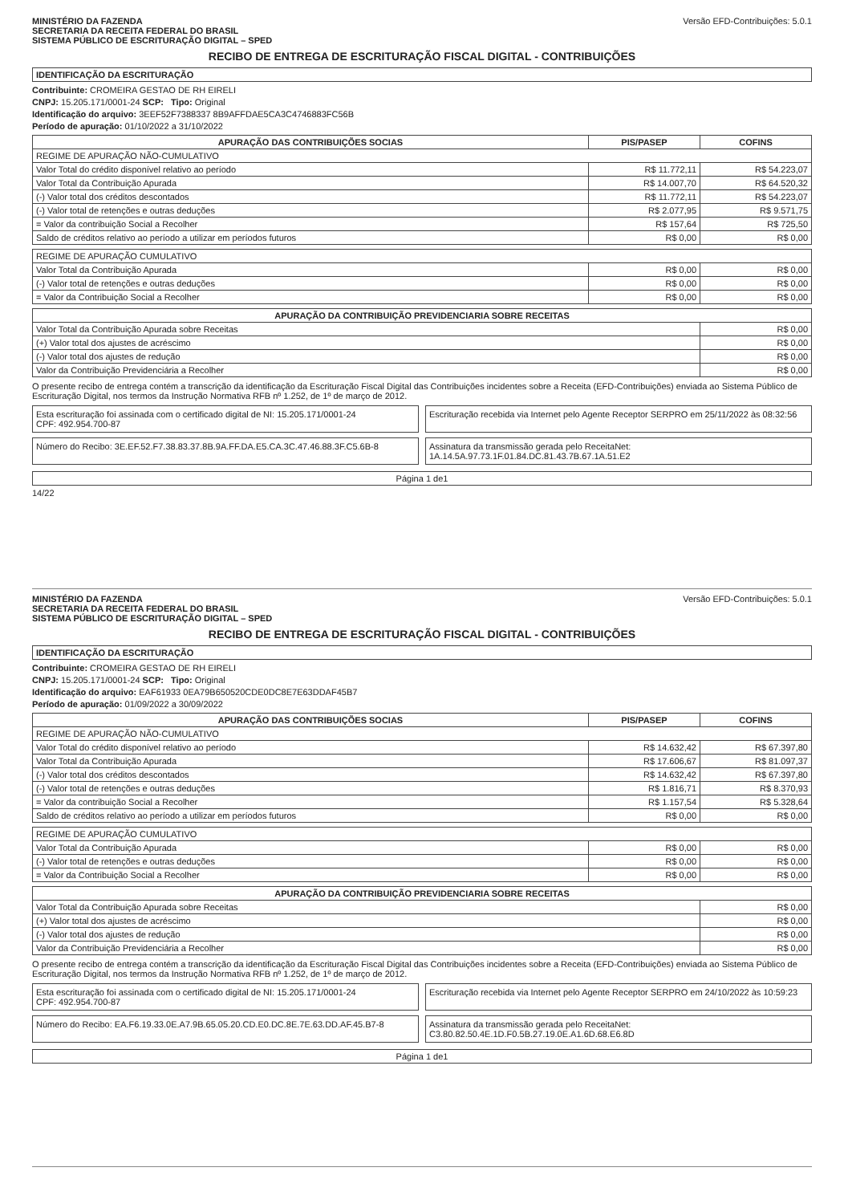MINISTÉRIO DA FAZENDA
SECRETARIA DA RECEITA FEDERAL DO BRASIL
SISTEMA PÚBLICO DE ESCRITURAÇÃO DIGITAL – SPED
Versão EFD-Contribuições: 5.0.1
RECIBO DE ENTREGA DE ESCRITURAÇÃO FISCAL DIGITAL - CONTRIBUIÇÕES
IDENTIFICAÇÃO DA ESCRITURAÇÃO
Contribuinte: CROMEIRA GESTAO DE RH EIRELI
CNPJ: 15.205.171/0001-24 SCP: Tipo: Original
Identificação do arquivo: 3EEF52F7388337 8B9AFFDAE5CA3C4746883FC56B
Período de apuração: 01/10/2022 a 31/10/2022
| APURAÇÃO DAS CONTRIBUIÇÕES SOCIAS | PIS/PASEP | COFINS |
| --- | --- | --- |
| REGIME DE APURAÇÃO NÃO-CUMULATIVO | | |
| Valor Total do crédito disponível relativo ao período | R$ 11.772,11 | R$ 54.223,07 |
| Valor Total da Contribuição Apurada | R$ 14.007,70 | R$ 64.520,32 |
| (-) Valor total dos créditos descontados | R$ 11.772,11 | R$ 54.223,07 |
| (-) Valor total de retenções e outras deduções | R$ 2.077,95 | R$ 9.571,75 |
| = Valor da contribuição Social a Recolher | R$ 157,64 | R$ 725,50 |
| Saldo de créditos relativo ao período a utilizar em períodos futuros | R$ 0,00 | R$ 0,00 |
| REGIME DE APURAÇÃO CUMULATIVO | | |
| Valor Total da Contribuição Apurada | R$ 0,00 | R$ 0,00 |
| (-) Valor total de retenções e outras deduções | R$ 0,00 | R$ 0,00 |
| = Valor da Contribuição Social a Recolher | R$ 0,00 | R$ 0,00 |
| APURAÇÃO DA CONTRIBUIÇÃO PREVIDENCIARIA SOBRE RECEITAS | |
| --- | --- |
| Valor Total da Contribuição Apurada sobre Receitas | R$ 0,00 |
| (+) Valor total dos ajustes de acréscimo | R$ 0,00 |
| (-) Valor total dos ajustes de redução | R$ 0,00 |
| Valor da Contribuição Previdenciária a Recolher | R$ 0,00 |
O presente recibo de entrega contém a transcrição da identificação da Escrituração Fiscal Digital das Contribuições incidentes sobre a Receita (EFD-Contribuições) enviada ao Sistema Público de Escrituração Digital, nos termos da Instrução Normativa RFB nº 1.252, de 1º de março de 2012.
Esta escrituração foi assinada com o certificado digital de NI: 15.205.171/0001-24
CPF: 492.954.700-87
Escrituração recebida via Internet pelo Agente Receptor SERPRO em 25/11/2022 às 08:32:56
Número do Recibo: 3E.EF.52.F7.38.83.37.8B.9A.FF.DA.E5.CA.3C.47.46.88.3F.C5.6B-8
Assinatura da transmissão gerada pelo ReceitaNet: 1A.14.5A.97.73.1F.01.84.DC.81.43.7B.67.1A.51.E2
Página 1 de1
14/22
MINISTÉRIO DA FAZENDA
SECRETARIA DA RECEITA FEDERAL DO BRASIL
SISTEMA PÚBLICO DE ESCRITURAÇÃO DIGITAL – SPED
Versão EFD-Contribuições: 5.0.1
RECIBO DE ENTREGA DE ESCRITURAÇÃO FISCAL DIGITAL - CONTRIBUIÇÕES
IDENTIFICAÇÃO DA ESCRITURAÇÃO
Contribuinte: CROMEIRA GESTAO DE RH EIRELI
CNPJ: 15.205.171/0001-24 SCP: Tipo: Original
Identificação do arquivo: EAF61933 0EA79B650520CDE0DC8E7E63DDAF45B7
Período de apuração: 01/09/2022 a 30/09/2022
| APURAÇÃO DAS CONTRIBUIÇÕES SOCIAS | PIS/PASEP | COFINS |
| --- | --- | --- |
| REGIME DE APURAÇÃO NÃO-CUMULATIVO | | |
| Valor Total do crédito disponível relativo ao período | R$ 14.632,42 | R$ 67.397,80 |
| Valor Total da Contribuição Apurada | R$ 17.606,67 | R$ 81.097,37 |
| (-) Valor total dos créditos descontados | R$ 14.632,42 | R$ 67.397,80 |
| (-) Valor total de retenções e outras deduções | R$ 1.816,71 | R$ 8.370,93 |
| = Valor da contribuição Social a Recolher | R$ 1.157,54 | R$ 5.328,64 |
| Saldo de créditos relativo ao período a utilizar em períodos futuros | R$ 0,00 | R$ 0,00 |
| REGIME DE APURAÇÃO CUMULATIVO | | |
| Valor Total da Contribuição Apurada | R$ 0,00 | R$ 0,00 |
| (-) Valor total de retenções e outras deduções | R$ 0,00 | R$ 0,00 |
| = Valor da Contribuição Social a Recolher | R$ 0,00 | R$ 0,00 |
| APURAÇÃO DA CONTRIBUIÇÃO PREVIDENCIARIA SOBRE RECEITAS | |
| --- | --- |
| Valor Total da Contribuição Apurada sobre Receitas | R$ 0,00 |
| (+) Valor total dos ajustes de acréscimo | R$ 0,00 |
| (-) Valor total dos ajustes de redução | R$ 0,00 |
| Valor da Contribuição Previdenciária a Recolher | R$ 0,00 |
O presente recibo de entrega contém a transcrição da identificação da Escrituração Fiscal Digital das Contribuições incidentes sobre a Receita (EFD-Contribuições) enviada ao Sistema Público de Escrituração Digital, nos termos da Instrução Normativa RFB nº 1.252, de 1º de março de 2012.
Esta escrituração foi assinada com o certificado digital de NI: 15.205.171/0001-24
CPF: 492.954.700-87
Escrituração recebida via Internet pelo Agente Receptor SERPRO em 24/10/2022 às 10:59:23
Número do Recibo: EA.F6.19.33.0E.A7.9B.65.05.20.CD.E0.DC.8E.7E.63.DD.AF.45.B7-8
Assinatura da transmissão gerada pelo ReceitaNet: C3.80.82.50.4E.1D.F0.5B.27.19.0E.A1.6D.68.E6.8D
Página 1 de1